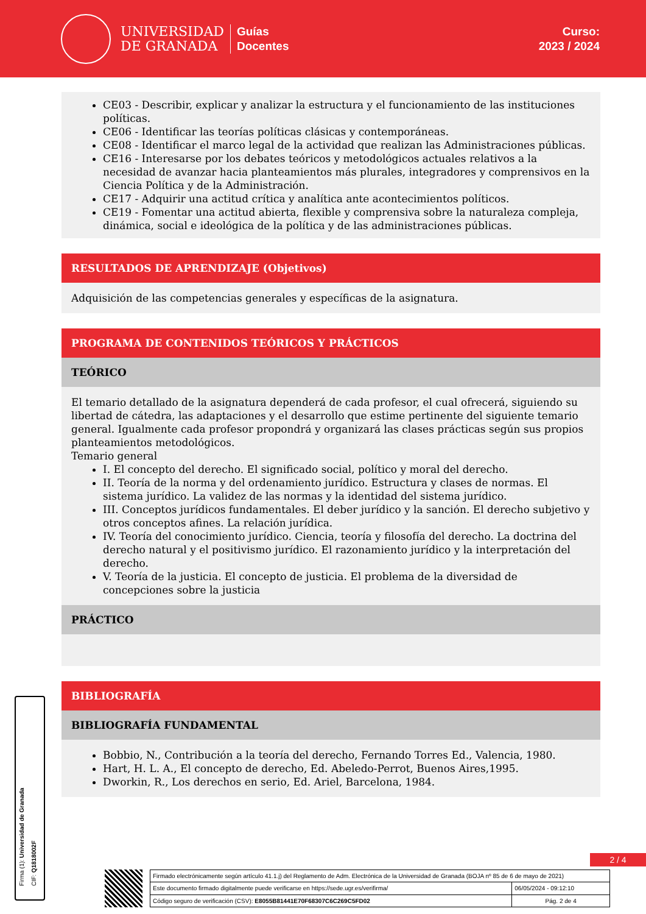UNIVERSIDAD
DE GRANADA
Guías
Docentes
Curso:
2023 / 2024
CE03 - Describir, explicar y analizar la estructura y el funcionamiento de las instituciones políticas.
CE06 - Identificar las teorías políticas clásicas y contemporáneas.
CE08 - Identificar el marco legal de la actividad que realizan las Administraciones públicas.
CE16 - Interesarse por los debates teóricos y metodológicos actuales relativos a la necesidad de avanzar hacia planteamientos más plurales, integradores y comprensivos en la Ciencia Política y de la Administración.
CE17 - Adquirir una actitud crítica y analítica ante acontecimientos políticos.
CE19 - Fomentar una actitud abierta, flexible y comprensiva sobre la naturaleza compleja, dinámica, social e ideológica de la política y de las administraciones públicas.
RESULTADOS DE APRENDIZAJE (Objetivos)
Adquisición de las competencias generales y específicas de la asignatura.
PROGRAMA DE CONTENIDOS TEÓRICOS Y PRÁCTICOS
TEÓRICO
El temario detallado de la asignatura dependerá de cada profesor, el cual ofrecerá, siguiendo su libertad de cátedra, las adaptaciones y el desarrollo que estime pertinente del siguiente temario general. Igualmente cada profesor propondrá y organizará las clases prácticas según sus propios planteamientos metodológicos.
Temario general
I. El concepto del derecho. El significado social, político y moral del derecho.
II. Teoría de la norma y del ordenamiento jurídico. Estructura y clases de normas. El sistema jurídico. La validez de las normas y la identidad del sistema jurídico.
III. Conceptos jurídicos fundamentales. El deber jurídico y la sanción. El derecho subjetivo y otros conceptos afines. La relación jurídica.
IV. Teoría del conocimiento jurídico. Ciencia, teoría y filosofía del derecho. La doctrina del derecho natural y el positivismo jurídico. El razonamiento jurídico y la interpretación del derecho.
V. Teoría de la justicia. El concepto de justicia. El problema de la diversidad de concepciones sobre la justicia
PRÁCTICO
BIBLIOGRAFÍA
BIBLIOGRAFÍA FUNDAMENTAL
Bobbio, N., Contribución a la teoría del derecho, Fernando Torres Ed., Valencia, 1980.
Hart, H. L. A., El concepto de derecho, Ed. Abeledo-Perrot, Buenos Aires,1995.
Dworkin, R., Los derechos en serio, Ed. Ariel, Barcelona, 1984.
Firma (1): Universidad de Granada
CIF: Q1818002F
2 / 4
| Firmado electrónicamente según artículo 41.1.j) del Reglamento de Adm. Electrónica de la Universidad de Granada (BOJA nº 85 de 6 de mayo de 2021) | |
| Este documento firmado digitalmente puede verificarse en https://sede.ugr.es/verifirma/ | 06/05/2024 - 09:12:10 |
| Código seguro de verificación (CSV): E8055B81441E70F68307C6C269C5FD02 | Pág. 2 de 4 |